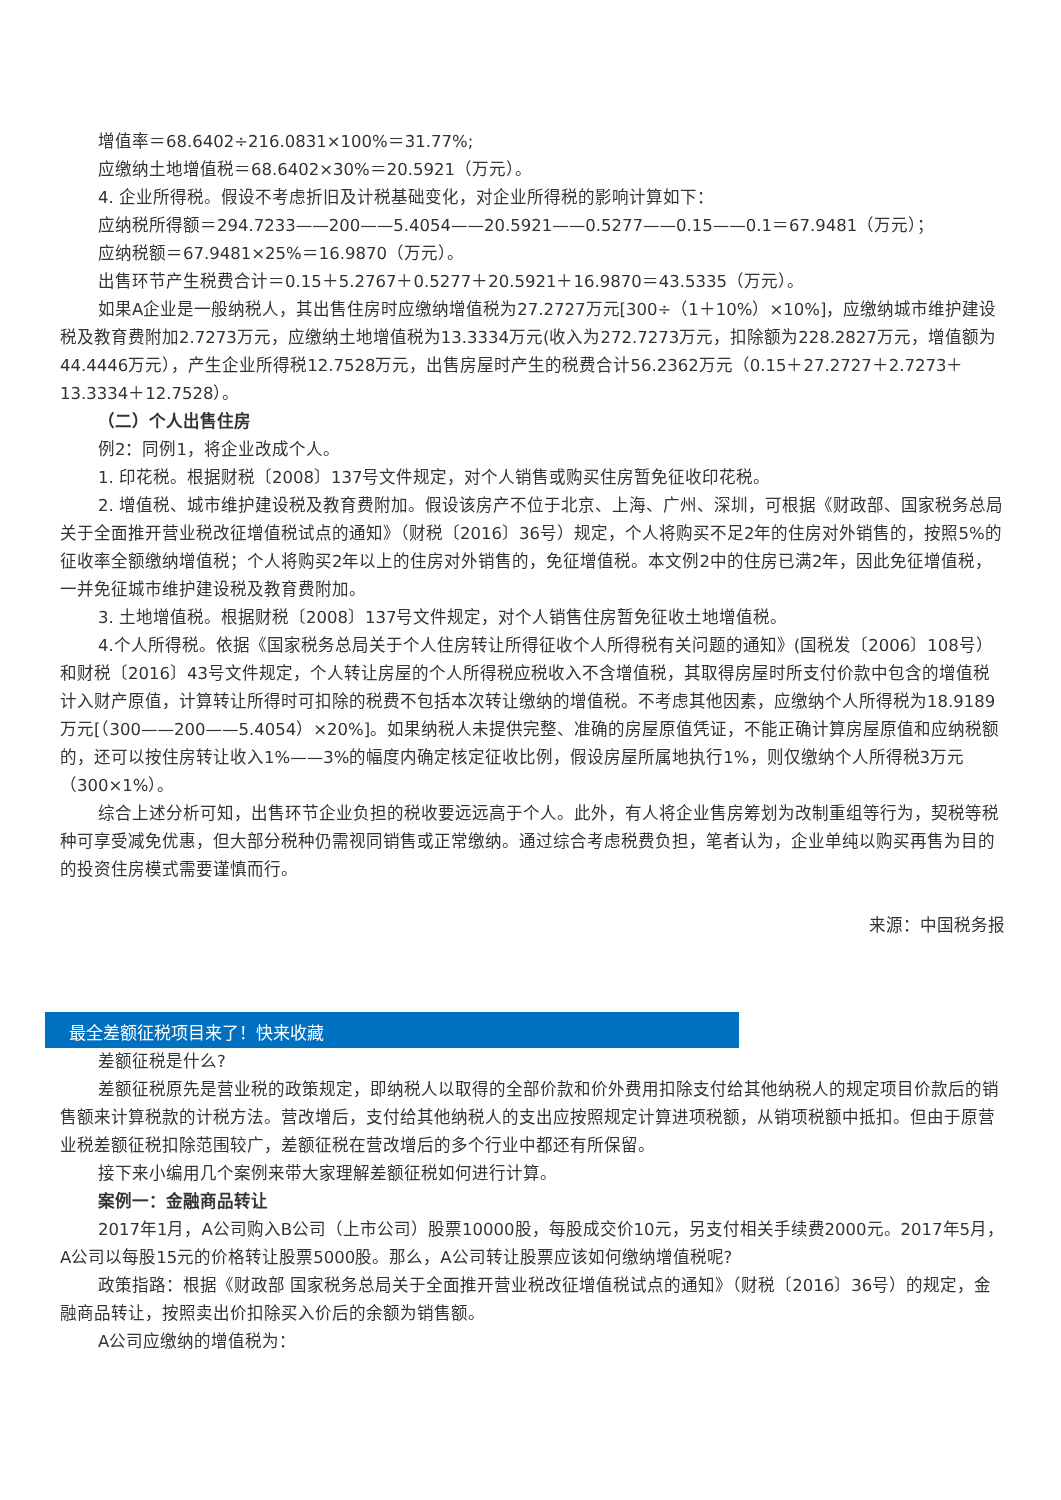增值率＝68.6402÷216.0831×100%＝31.77%;
应缴纳土地增值税＝68.6402×30%＝20.5921（万元）。
4. 企业所得税。假设不考虑折旧及计税基础变化，对企业所得税的影响计算如下：
应纳税所得额＝294.7233——200——5.4054——20.5921——0.5277——0.15——0.1＝67.9481（万元）；
应纳税额＝67.9481×25%＝16.9870（万元）。
出售环节产生税费合计＝0.15＋5.2767＋0.5277＋20.5921＋16.9870＝43.5335（万元）。
如果A企业是一般纳税人，其出售住房时应缴纳增值税为27.2727万元[300÷（1＋10%）×10%]，应缴纳城市维护建设税及教育费附加2.7273万元，应缴纳土地增值税为13.3334万元(收入为272.7273万元，扣除额为228.2827万元，增值额为44.4446万元），产生企业所得税12.7528万元，出售房屋时产生的税费合计56.2362万元（0.15＋27.2727＋2.7273＋13.3334＋12.7528）。
（二）个人出售住房
例2：同例1，将企业改成个人。
1. 印花税。根据财税〔2008〕137号文件规定，对个人销售或购买住房暂免征收印花税。
2. 增值税、城市维护建设税及教育费附加。假设该房产不位于北京、上海、广州、深圳，可根据《财政部、国家税务总局关于全面推开营业税改征增值税试点的通知》（财税〔2016〕36号）规定，个人将购买不足2年的住房对外销售的，按照5%的征收率全额缴纳增值税；个人将购买2年以上的住房对外销售的，免征增值税。本文例2中的住房已满2年，因此免征增值税，一并免征城市维护建设税及教育费附加。
3. 土地增值税。根据财税〔2008〕137号文件规定，对个人销售住房暂免征收土地增值税。
4.个人所得税。依据《国家税务总局关于个人住房转让所得征收个人所得税有关问题的通知》(国税发〔2006〕108号）和财税〔2016〕43号文件规定，个人转让房屋的个人所得税应税收入不含增值税，其取得房屋时所支付价款中包含的增值税计入财产原值，计算转让所得时可扣除的税费不包括本次转让缴纳的增值税。不考虑其他因素，应缴纳个人所得税为18.9189万元[（300——200——5.4054）×20%]。如果纳税人未提供完整、准确的房屋原值凭证，不能正确计算房屋原值和应纳税额的，还可以按住房转让收入1%——3%的幅度内确定核定征收比例，假设房屋所属地执行1%，则仅缴纳个人所得税3万元（300×1%）。
综合上述分析可知，出售环节企业负担的税收要远远高于个人。此外，有人将企业售房筹划为改制重组等行为，契税等税种可享受减免优惠，但大部分税种仍需视同销售或正常缴纳。通过综合考虑税费负担，笔者认为，企业单纯以购买再售为目的的投资住房模式需要谨慎而行。
来源：中国税务报
最全差额征税项目来了！快来收藏
差额征税是什么?
差额征税原先是营业税的政策规定，即纳税人以取得的全部价款和价外费用扣除支付给其他纳税人的规定项目价款后的销售额来计算税款的计税方法。营改增后，支付给其他纳税人的支出应按照规定计算进项税额，从销项税额中抵扣。但由于原营业税差额征税扣除范围较广，差额征税在营改增后的多个行业中都还有所保留。
接下来小编用几个案例来带大家理解差额征税如何进行计算。
案例一：金融商品转让
2017年1月，A公司购入B公司（上市公司）股票10000股，每股成交价10元，另支付相关手续费2000元。2017年5月，A公司以每股15元的价格转让股票5000股。那么，A公司转让股票应该如何缴纳增值税呢?
政策指路：根据《财政部 国家税务总局关于全面推开营业税改征增值税试点的通知》（财税〔2016〕36号）的规定，金融商品转让，按照卖出价扣除买入价后的余额为销售额。
A公司应缴纳的增值税为：